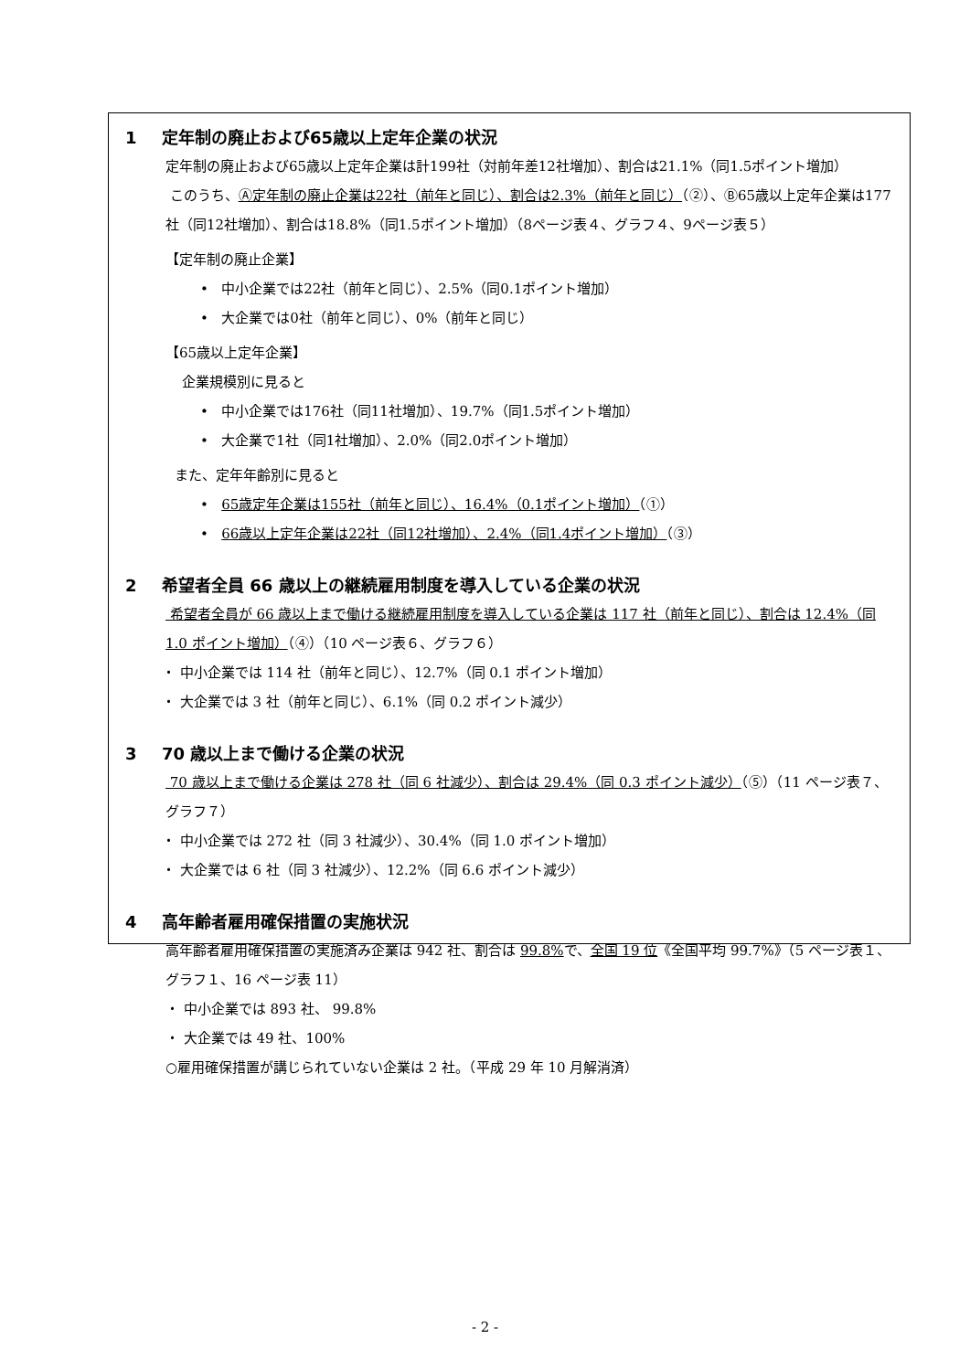1 定年制の廃止および65歳以上定年企業の状況
定年制の廃止および65歳以上定年企業は計199社（対前年差12社増加）、割合は21.1%（同1.5ポイント増加）
このうち、Ⓐ定年制の廃止企業は22社（前年と同じ）、割合は2.3%（前年と同じ）（②）、Ⓑ65歳以上定年企業は177社（同12社増加）、割合は18.8%（同1.5ポイント増加）（8ページ表４、グラフ４、9ページ表５）
【定年制の廃止企業】
• 中小企業では22社（前年と同じ）、2.5%（同0.1ポイント増加）
• 大企業では0社（前年と同じ）、0%（前年と同じ）
【65歳以上定年企業】
企業規模別に見ると
• 中小企業では176社（同11社増加）、19.7%（同1.5ポイント増加）
• 大企業で1社（同1社増加）、2.0%（同2.0ポイント増加）
また、定年年齢別に見ると
• 65歳定年企業は155社（前年と同じ）、16.4%（0.1ポイント増加）（①）
• 66歳以上定年企業は22社（同12社増加）、2.4%（同1.4ポイント増加）（③）
2 希望者全員 66 歳以上の継続雇用制度を導入している企業の状況
希望者全員が 66 歳以上まで働ける継続雇用制度を導入している企業は 117 社（前年と同じ）、割合は 12.4%（同 1.0 ポイント増加）（④）（10 ページ表６、グラフ６）
・ 中小企業では 114 社（前年と同じ）、12.7%（同 0.1 ポイント増加）
・ 大企業では 3 社（前年と同じ）、6.1%（同 0.2 ポイント減少）
3 70 歳以上まで働ける企業の状況
70 歳以上まで働ける企業は 278 社（同 6 社減少）、割合は 29.4%（同 0.3 ポイント減少）（⑤）（11 ページ表７、グラフ７）
・ 中小企業では 272 社（同 3 社減少）、30.4%（同 1.0 ポイント増加）
・ 大企業では 6 社（同 3 社減少）、12.2%（同 6.6 ポイント減少）
4 高年齢者雇用確保措置の実施状況
高年齢者雇用確保措置の実施済み企業は 942 社、割合は 99.8% で、全国 19 位《全国平均 99.7%》（5 ページ表１、グラフ１、16 ページ表 11）
・ 中小企業では 893 社、 99.8%
・ 大企業では 49 社、100%
○雇用確保措置が講じられていない企業は 2 社。（平成 29 年 10 月解消済）
- 2 -